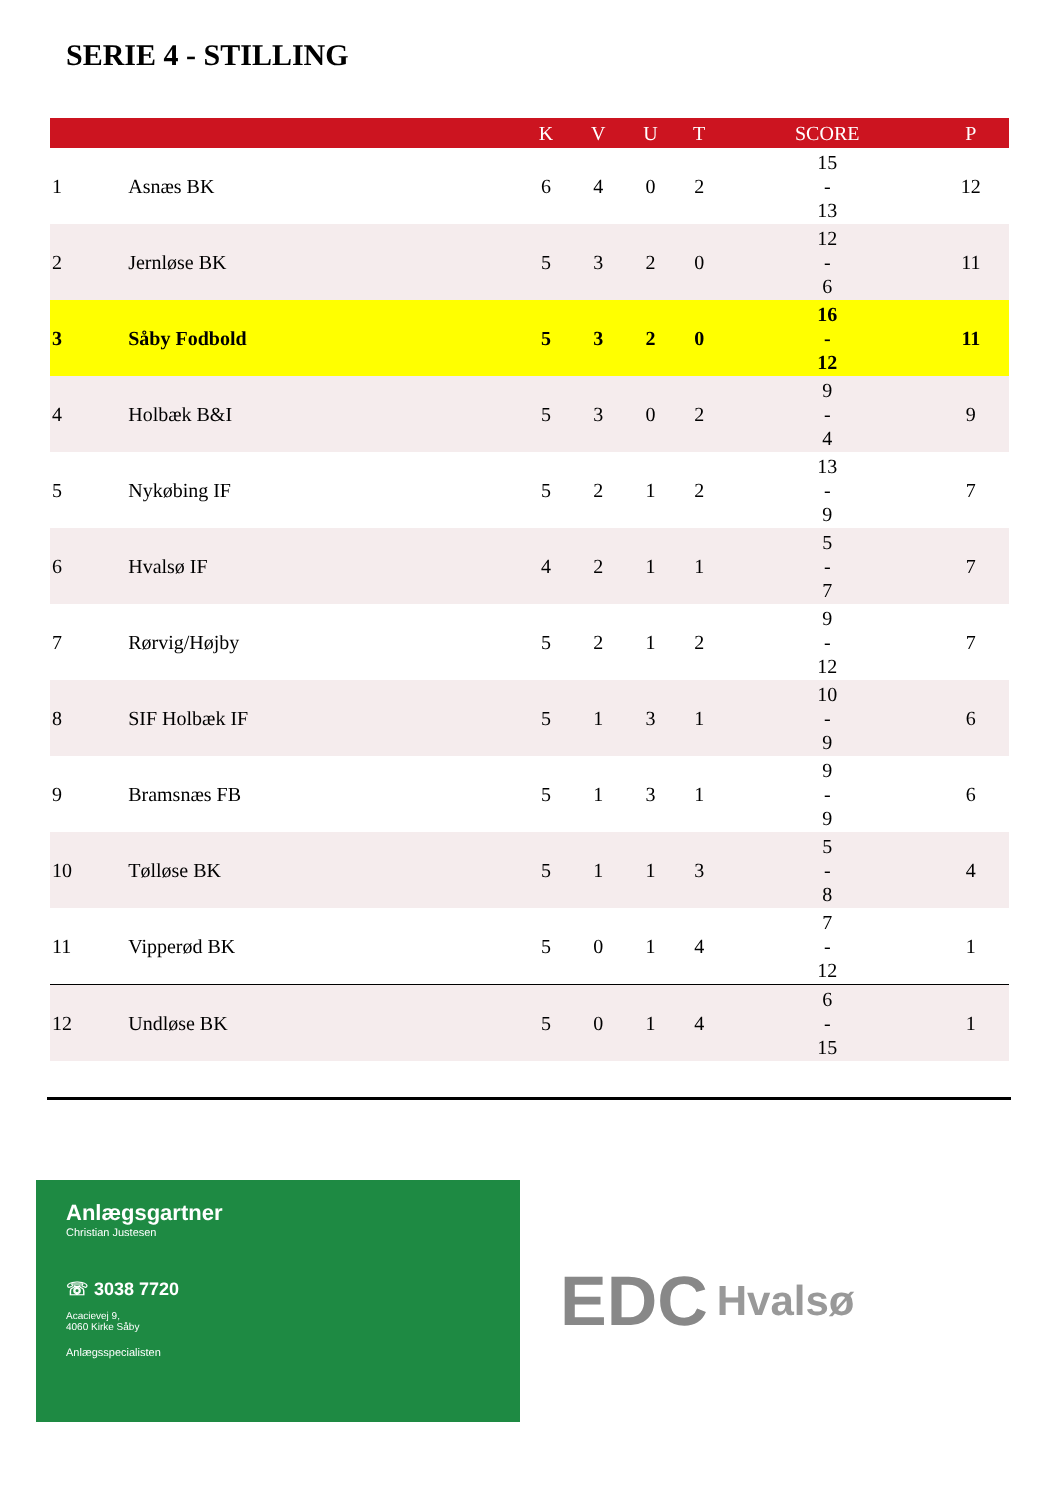SERIE 4 - STILLING
| | | K | V | U | T | SCORE | P |
| --- | --- | --- | --- | --- | --- | --- | --- |
| 1 | Asnæs BK | 6 | 4 | 0 | 2 | 15 - 13 | 12 |
| 2 | Jernløse BK | 5 | 3 | 2 | 0 | 12 - 6 | 11 |
| 3 | Såby Fodbold | 5 | 3 | 2 | 0 | 16 - 12 | 11 |
| 4 | Holbæk B&I | 5 | 3 | 0 | 2 | 9 - 4 | 9 |
| 5 | Nykøbing IF | 5 | 2 | 1 | 2 | 13 - 9 | 7 |
| 6 | Hvalsø IF | 4 | 2 | 1 | 1 | 5 - 7 | 7 |
| 7 | Rørvig/Højby | 5 | 2 | 1 | 2 | 9 - 12 | 7 |
| 8 | SIF Holbæk IF | 5 | 1 | 3 | 1 | 10 - 9 | 6 |
| 9 | Bramsnæs FB | 5 | 1 | 3 | 1 | 9 - 9 | 6 |
| 10 | Tølløse BK | 5 | 1 | 1 | 3 | 5 - 8 | 4 |
| 11 | Vipperød BK | 5 | 0 | 1 | 4 | 7 - 12 | 1 |
| 12 | Undløse BK | 5 | 0 | 1 | 4 | 6 - 15 | 1 |
Anlægsgartner
Christian Justesen
☏ 3038 7720
Acacievej 9,
4060 Kirke Såby
Anlægsspecialisten
EDC Hvalsø